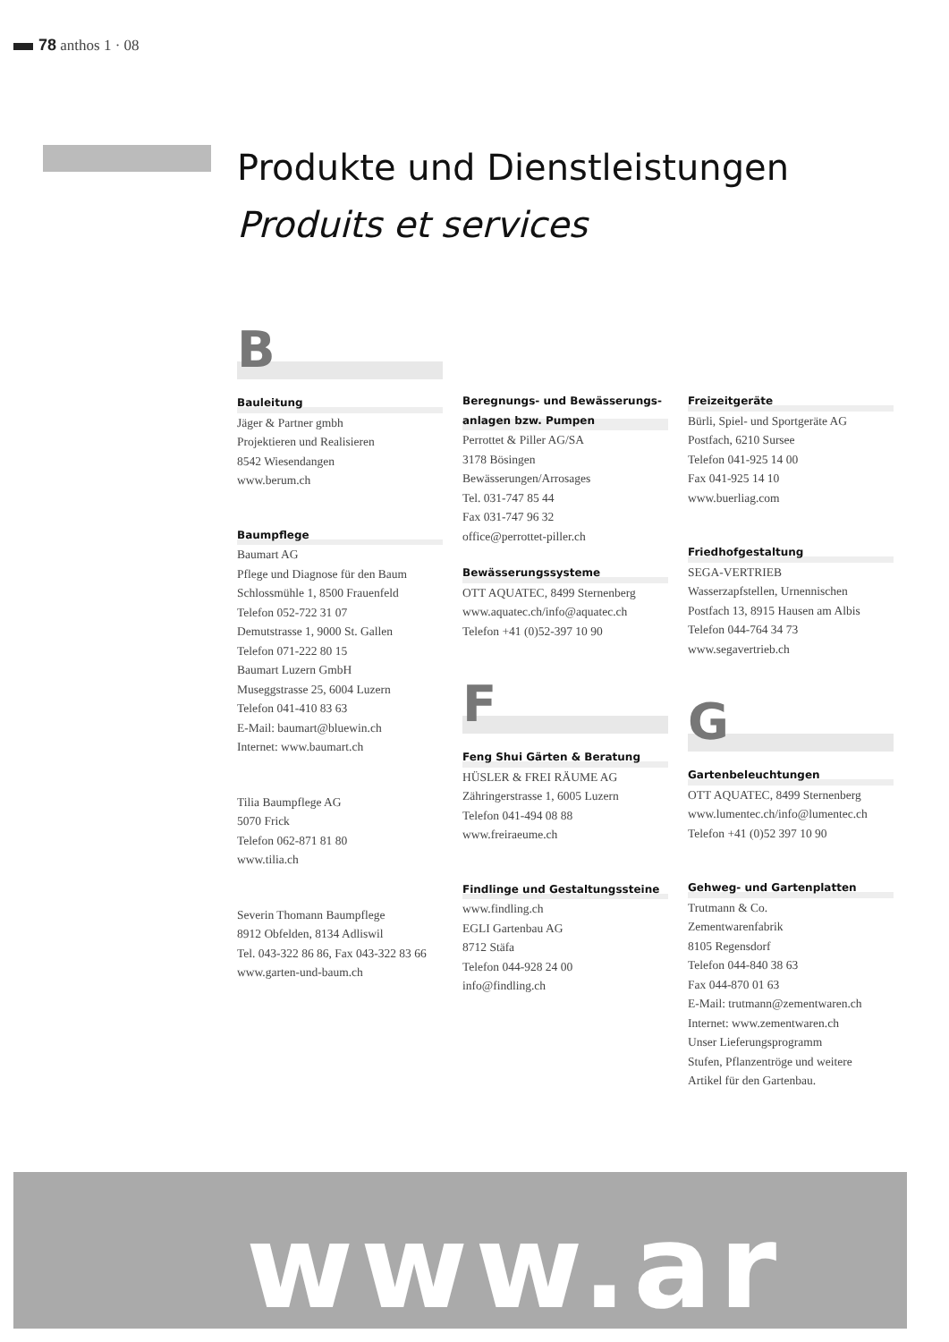78 anthos 1 · 08
Produkte und Dienstleistungen
Produits et services
B
Bauleitung
Jäger & Partner gmbh
Projektieren und Realisieren
8542 Wiesendangen
www.berum.ch
Baumpflege
Baumart AG
Pflege und Diagnose für den Baum
Schlossmühle 1, 8500 Frauenfeld
Telefon 052-722 31 07
Demutstrasse 1, 9000 St. Gallen
Telefon 071-222 80 15
Baumart Luzern GmbH
Museggstrasse 25, 6004 Luzern
Telefon 041-410 83 63
E-Mail: baumart@bluewin.ch
Internet: www.baumart.ch
Tilia Baumpflege AG
5070 Frick
Telefon 062-871 81 80
www.tilia.ch
Severin Thomann Baumpflege
8912 Obfelden, 8134 Adliswil
Tel. 043-322 86 86, Fax 043-322 83 66
www.garten-und-baum.ch
Beregnungs- und Bewässerungs-
anlagen bzw. Pumpen
Perrottet & Piller AG/SA
3178 Bösingen
Bewässerungen/Arrosages
Tel. 031-747 85 44
Fax 031-747 96 32
office@perrottet-piller.ch
Bewässerungssysteme
OTT AQUATEC, 8499 Sternenberg
www.aquatec.ch/info@aquatec.ch
Telefon +41 (0)52-397 10 90
F
Feng Shui Gärten & Beratung
HÜSLER & FREI RÄUME AG
Zähringerstrasse 1, 6005 Luzern
Telefon 041-494 08 88
www.freiraeume.ch
Findlinge und Gestaltungssteine
www.findling.ch
EGLI Gartenbau AG
8712 Stäfa
Telefon 044-928 24 00
info@findling.ch
Freizeitgeräte
Bürli, Spiel- und Sportgeräte AG
Postfach, 6210 Sursee
Telefon 041-925 14 00
Fax 041-925 14 10
www.buerliag.com
Friedhofgestaltung
SEGA-VERTRIEB
Wasserzapfstellen, Urnennischen
Postfach 13, 8915 Hausen am Albis
Telefon 044-764 34 73
www.segavertrieb.ch
G
Gartenbeleuchtungen
OTT AQUATEC, 8499 Sternenberg
www.lumentec.ch/info@lumentec.ch
Telefon +41 (0)52 397 10 90
Gehweg- und Gartenplatten
Trutmann & Co.
Zementwarenfabrik
8105 Regensdorf
Telefon 044-840 38 63
Fax 044-870 01 63
E-Mail: trutmann@zementwaren.ch
Internet: www.zementwaren.ch
Unser Lieferungsprogramm
Stufen, Pflanzentröge und weitere
Artikel für den Gartenbau.
www.ar